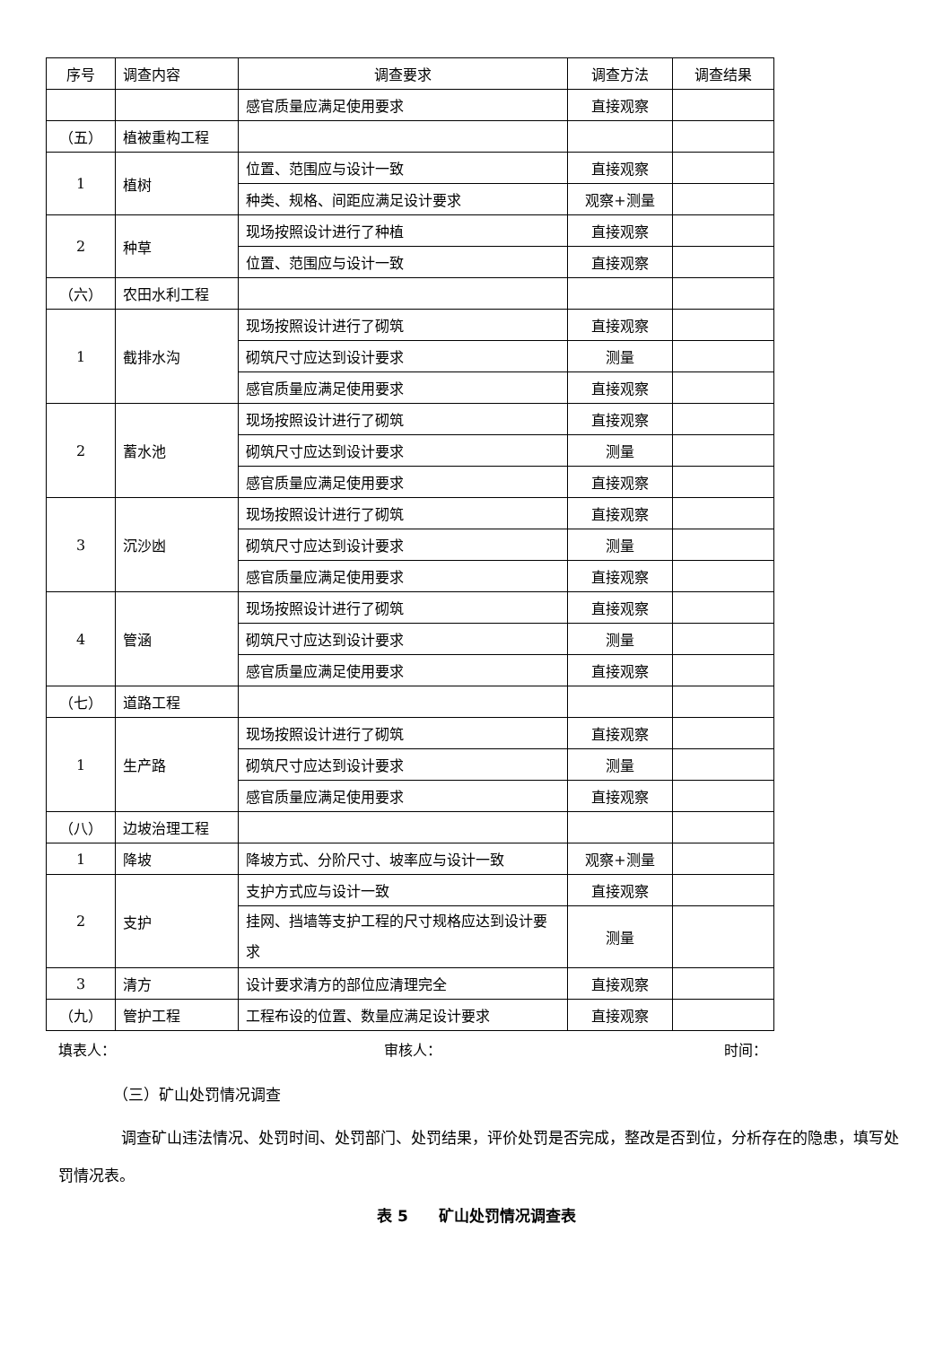| 序号 | 调查内容 | 调查要求 | 调查方法 | 调查结果 |
| --- | --- | --- | --- | --- |
| | | 感官质量应满足使用要求 | 直接观察 | |
| （五） | 植被重构工程 | | | |
| 1 | 植树 | 位置、范围应与设计一致 | 直接观察 | |
| | | 种类、规格、间距应满足设计要求 | 观察+测量 | |
| 2 | 种草 | 现场按照设计进行了种植 | 直接观察 | |
| | | 位置、范围应与设计一致 | 直接观察 | |
| （六） | 农田水利工程 | | | |
| 1 | 截排水沟 | 现场按照设计进行了砌筑 | 直接观察 | |
| | | 砌筑尺寸应达到设计要求 | 测量 | |
| | | 感官质量应满足使用要求 | 直接观察 | |
| 2 | 蓄水池 | 现场按照设计进行了砌筑 | 直接观察 | |
| | | 砌筑尺寸应达到设计要求 | 测量 | |
| | | 感官质量应满足使用要求 | 直接观察 | |
| 3 | 沉沙凼 | 现场按照设计进行了砌筑 | 直接观察 | |
| | | 砌筑尺寸应达到设计要求 | 测量 | |
| | | 感官质量应满足使用要求 | 直接观察 | |
| 4 | 管涵 | 现场按照设计进行了砌筑 | 直接观察 | |
| | | 砌筑尺寸应达到设计要求 | 测量 | |
| | | 感官质量应满足使用要求 | 直接观察 | |
| （七） | 道路工程 | | | |
| 1 | 生产路 | 现场按照设计进行了砌筑 | 直接观察 | |
| | | 砌筑尺寸应达到设计要求 | 测量 | |
| | | 感官质量应满足使用要求 | 直接观察 | |
| （八） | 边坡治理工程 | | | |
| 1 | 降坡 | 降坡方式、分阶尺寸、坡率应与设计一致 | 观察+测量 | |
| 2 | 支护 | 支护方式应与设计一致 | 直接观察 | |
| | | 挂网、挡墙等支护工程的尺寸规格应达到设计要求 | 测量 | |
| 3 | 清方 | 设计要求清方的部位应清理完全 | 直接观察 | |
| （九） | 管护工程 | 工程布设的位置、数量应满足设计要求 | 直接观察 | |
填表人： 审核人： 时间：
（三）矿山处罚情况调查
调查矿山违法情况、处罚时间、处罚部门、处罚结果，评价处罚是否完成，整改是否到位，分析存在的隐患，填写处罚情况表。
表 5　　矿山处罚情况调查表